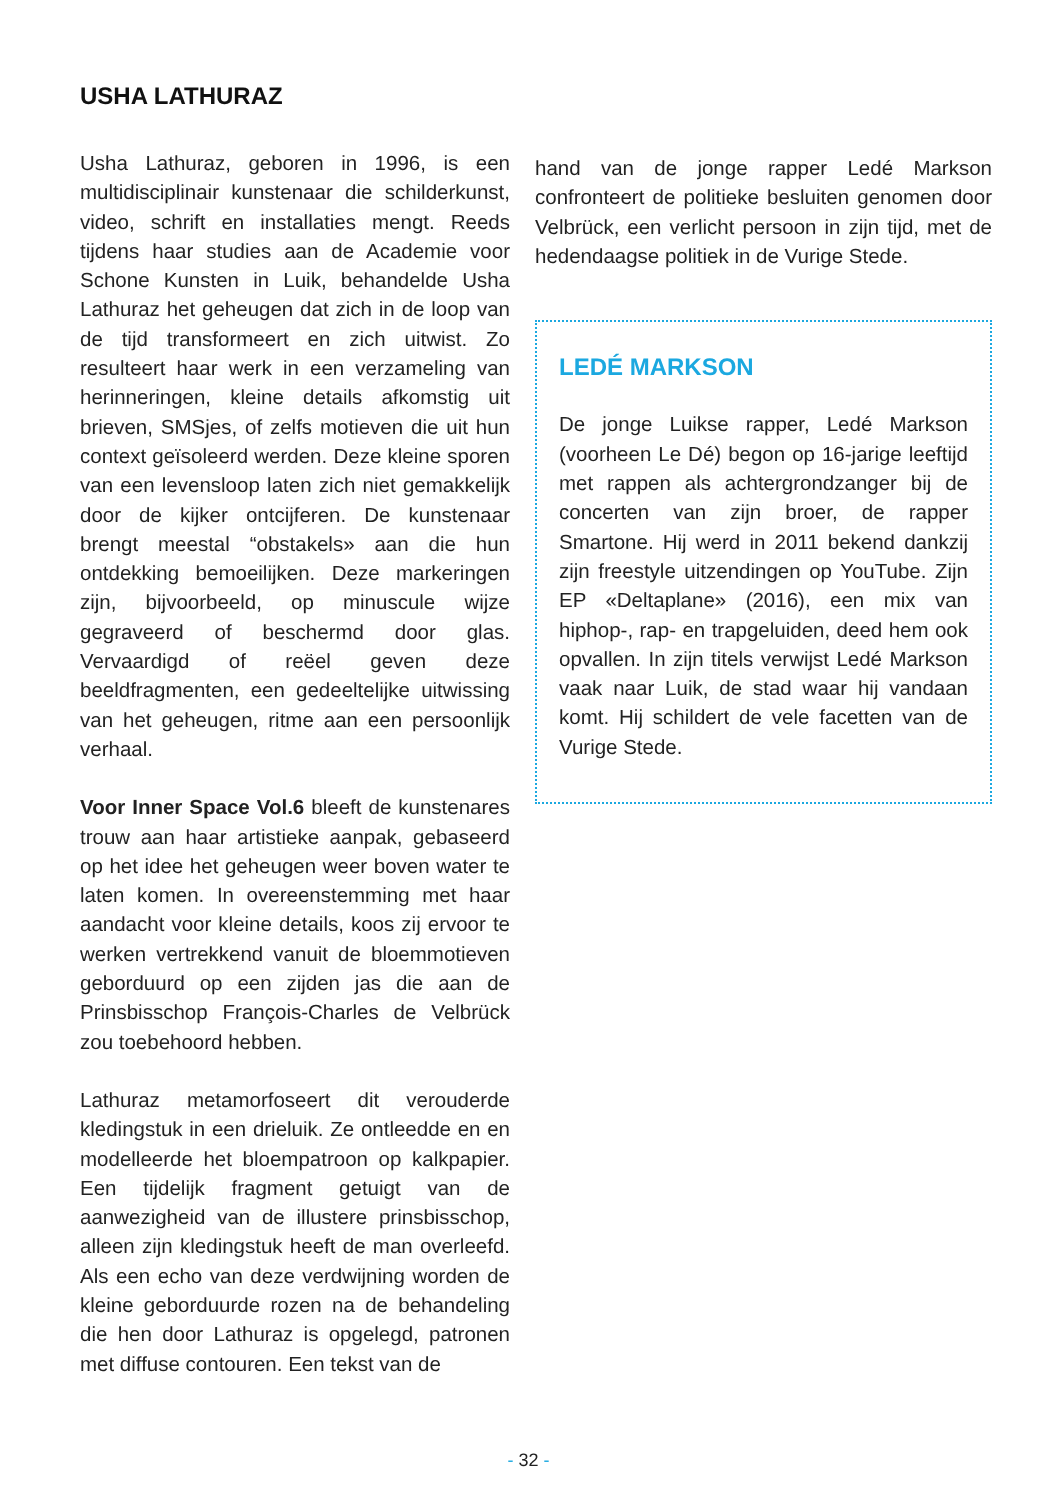USHA LATHURAZ
Usha Lathuraz, geboren in 1996, is een multidisciplinair kunstenaar die schilderkunst, video, schrift en installaties mengt. Reeds tijdens haar studies aan de Academie voor Schone Kunsten in Luik, behandelde Usha Lathuraz het geheugen dat zich in de loop van de tijd transformeert en zich uitwist. Zo resulteert haar werk in een verzameling van herinneringen, kleine details afkomstig uit brieven, SMSjes, of zelfs motieven die uit hun context geïsoleerd werden. Deze kleine sporen van een levensloop laten zich niet gemakkelijk door de kijker ontcijferen. De kunstenaar brengt meestal “obstakels» aan die hun ontdekking bemoeilijken. Deze markeringen zijn, bijvoorbeeld, op minuscule wijze gegraveerd of beschermd door glas. Vervaardigd of reëel geven deze beeldfragmenten, een gedeeltelijke uitwissing van het geheugen, ritme aan een persoonlijk verhaal.
Voor Inner Space Vol.6 bleeft de kunstenares trouw aan haar artistieke aanpak, gebaseerd op het idee het geheugen weer boven water te laten komen. In overeenstemming met haar aandacht voor kleine details, koos zij ervoor te werken vertrekkend vanuit de bloemmotieven geborduurd op een zijden jas die aan de Prinsbisschop François-Charles de Velbrück zou toebehoord hebben.
Lathuraz metamorfoseert dit verouderde kledingstuk in een drieluik. Ze ontleedde en en modelleerde het bloempatroon op kalkpapier. Een tijdelijk fragment getuigt van de aanwezigheid van de illustere prinsbisschop, alleen zijn kledingstuk heeft de man overleefd. Als een echo van deze verdwijning worden de kleine geborduurde rozen na de behandeling die hen door Lathuraz is opgelegd, patronen met diffuse contouren. Een tekst van de
hand van de jonge rapper Ledé Markson confronteert de politieke besluiten genomen door Velbrück, een verlicht persoon in zijn tijd, met de hedendaagse politiek in de Vurige Stede.
LEDÉ MARKSON
De jonge Luikse rapper, Ledé Markson (voorheen Le Dé) begon op 16-jarige leeftijd met rappen als achtergrondzanger bij de concerten van zijn broer, de rapper Smartone. Hij werd in 2011 bekend dankzij zijn freestyle uitzendingen op YouTube. Zijn EP «Deltaplane» (2016), een mix van hiphop-, rap- en trapgeluiden, deed hem ook opvallen. In zijn titels verwijst Ledé Markson vaak naar Luik, de stad waar hij vandaan komt. Hij schildert de vele facetten van de Vurige Stede.
- 32 -